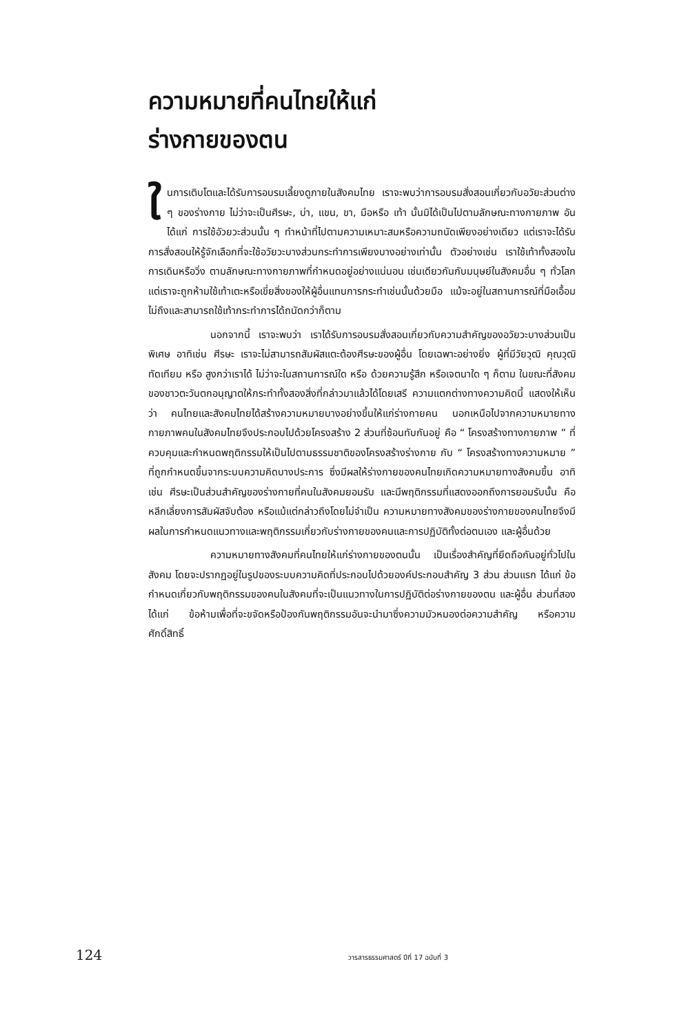ความหมายที่คนไทยให้แก่
ร่างกายของตน
ในการเติบโตและได้รับการอบรมเลี้ยงดูภายในสังคมไทย เราจะพบว่าการอบรมสั่งสอนเกี่ยวกับอวัยะส่วนต่าง ๆ ของร่างกาย ไม่ว่าจะเป็นศีรษะ, บ่า, แขน, ขา, มือหรือ เท้า นั้นมิได้เป็นไปตามลักษณะทางกายภาพ อันได้แก่ การใช้อัวยวะส่วนนั้น ๆ ทำหน้าที่ไปตามความเหมาะสมหรือความถนัดเพียงอย่างเดียว แต่เราจะได้รับการสั่งสอนให้รู้จักเลือกที่จะใช้อวัยวะบางส่วนกระทำการเพียงบางอย่างเท่านั้น ตัวอย่างเช่น เราใช้เท้าทั้งสองในการเดินหรือวิ่ง ตามลักษณะทางกายภาพที่กำหนดอยู่อย่างแน่นอน เช่นเดียวกันกับมนุษย์ในสังคมอื่น ๆ ทั่วโลก แต่เราจะถูกห้ามใช้เท้าเตะหรือเขี่ยสิ่งของให้ผู้อื่นแทนการกระทำเช่นนั้นด้วยมือ แม้จะอยู่ในสถานการณ์ที่มือเอื้อมไม่ถึงและสามารถใช้เท้ากระทำการได้ถนัดกว่าก็ตาม
นอกจากนี้ เราจะพบว่า เราได้รับการอบรมสั่งสอนเกี่ยวกับความสำคัญของอวัยวะบางส่วนเป็นพิเศษ อาทิเช่น ศีรษะ เราจะไม่สามารถสัมผัสแตะต้องศีรษะของผู้อื่น โดยเฉพาะอย่างยิ่ง ผู้ที่มีวัยวุฒิ คุณวุฒิ ทัดเทียม หรือ สูงกว่าเราได้ ไม่ว่าจะในสถานการณ์ใด หรือ ด้วยความรู้สึก หรือเจตนาใด ๆ ก็ตาม ในขณะที่สังคมของชาวตะวันตกอนุญาตให้กระทำทั้งสองสิ่งที่กล่าวมาแล้วได้โดยเสรี ความแตกต่างทางความคิดนี้ แสดงให้เห็นว่า คนไทยและสังคมไทยได้สร้างความหมายบางอย่างขึ้นให้แก่ร่างกายคน นอกเหนือไปจากความหมายทางกายภาพคนในสังคมไทยจึงประกอบไปด้วยโครงสร้าง 2 ส่วนที่ซ้อนทับกันอยู่ คือ “ โครงสร้างทางกายภาพ ” ที่ควบคุมและกำหนดพฤติกรรมให้เป็นไปตามธรรมชาติของโครงสร้างร่างกาย กับ “ โครงสร้างทางความหมาย ” ที่ถูกกำหนดขึ้นจากระบบความคิดบางประการ ซึ่งมีผลให้ร่างกายของคนไทยเกิดความหมายทางสังคมขึ้น อาทิเช่น ศีรษะเป็นส่วนสำคัญของร่างกายที่คนในสังคมยอมรับ และมีพฤติกรรมที่แสดงออกถึงการยอมรับนั้น คือ หลีกเลี่ยงการสัมผัสจับต้อง หรือแม้แต่กล่าวถึงโดยไม่จำเป็น ความหมายทางสังคมของร่างกายของคนไทยจึงมีผลในการกำหนดแนวทางและพฤติกรรมเกี่ยวกับร่างกายของคนและการปฏิบัติทั้งต่อตนเอง และผู้อื่นด้วย
ความหมายทางสังคมที่คนไทยให้แก่ร่างกายของตนนั้น เป็นเรื่องสำคัญที่ยึดถือกันอยู่ทั่วไปในสังคม โดยจะปรากฏอยู่ในรูปของระบบความคิดที่ประกอบไปด้วยองค์ประกอบสำคัญ 3 ส่วน ส่วนแรก ได้แก่ ข้อกำหนดเกี่ยวกับพฤติกรรมของคนในสังคมที่จะเป็นแนวทางในการปฏิบัติต่อร่างกายของตน และผู้อื่น ส่วนที่สอง ได้แก่ ข้อห้ามเพื่อที่จะขจัดหรือป้องกันพฤติกรรมอันจะนำมาซึ่งความมัวหมองต่อความสำคัญ หรือความศักดิ์สิทธิ์
124 วารสารธรรมศาสตร์ ปีที่ 17 ฉบับที่ 3